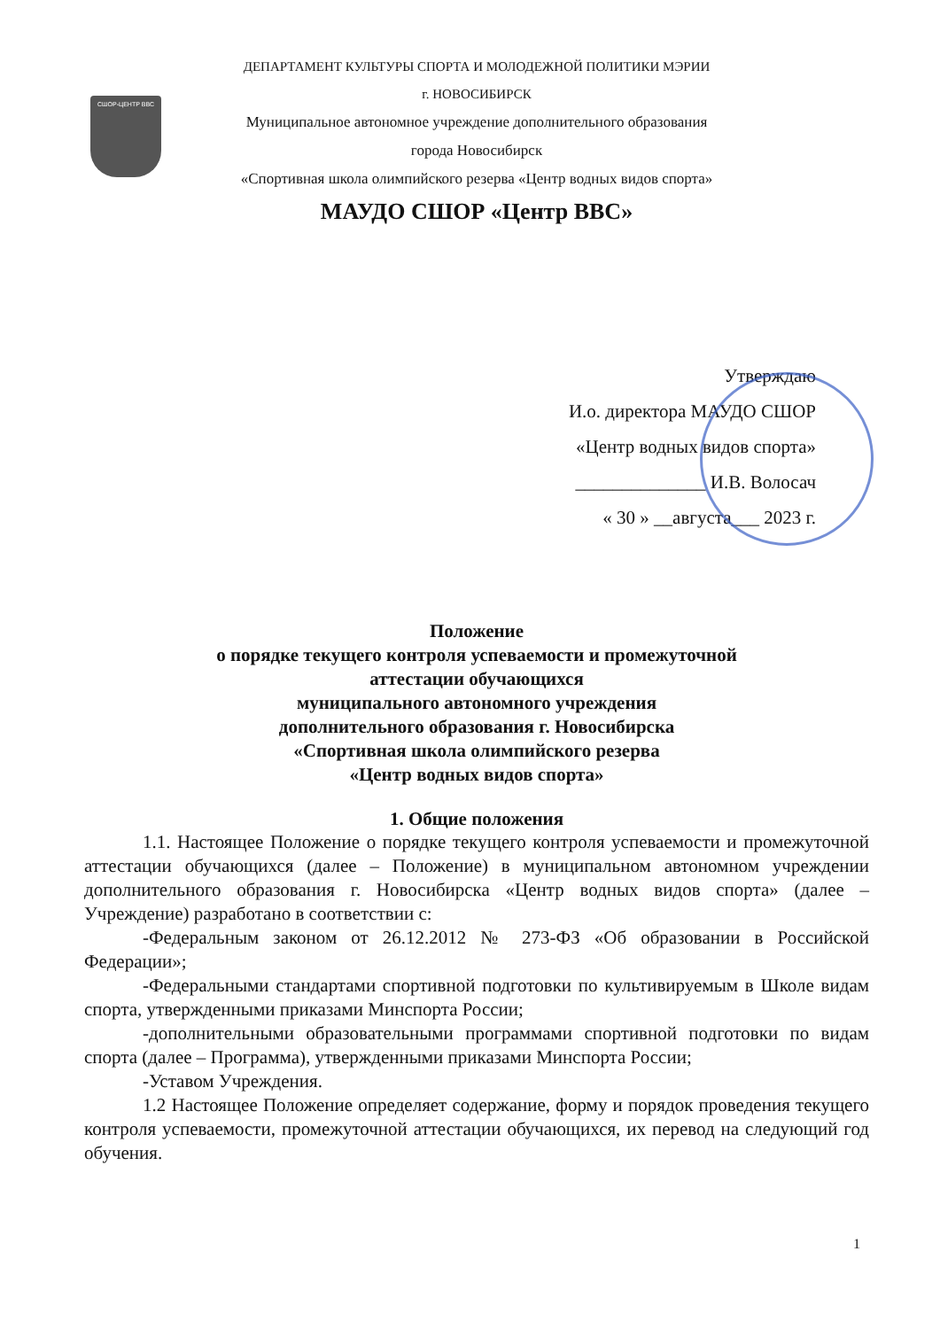СШОР-ЦЕНТР ВВС
ДЕПАРТАМЕНТ КУЛЬТУРЫ СПОРТА И МОЛОДЕЖНОЙ ПОЛИТИКИ МЭРИИ
г. НОВОСИБИРСК
Муниципальное автономное учреждение дополнительного образования
города Новосибирск
«Спортивная школа олимпийского резерва «Центр водных видов спорта»
МАУДО СШОР «Центр ВВС»
Утверждаю
И.о. директора МАУДО СШОР
«Центр водных видов спорта»
______________ И.В. Волосач
« 30 » __августа___ 2023 г.
Положение
о порядке текущего контроля успеваемости и промежуточной
аттестации обучающихся
муниципального автономного учреждения
дополнительного образования г. Новосибирска
«Спортивная школа олимпийского резерва
«Центр водных видов спорта»
1. Общие положения
1.1. Настоящее Положение о порядке текущего контроля успеваемости и промежуточной аттестации обучающихся (далее – Положение) в муниципальном автономном учреждении дополнительного образования г. Новосибирска «Центр водных видов спорта» (далее – Учреждение) разработано в соответствии с:
-Федеральным законом от 26.12.2012 № 273-ФЗ «Об образовании в Российской Федерации»;
-Федеральными стандартами спортивной подготовки по культивируемым в Школе видам спорта, утвержденными приказами Минспорта России;
-дополнительными образовательными программами спортивной подготовки по видам спорта (далее – Программа), утвержденными приказами Минспорта России;
-Уставом Учреждения.
1.2 Настоящее Положение определяет содержание, форму и порядок проведения текущего контроля успеваемости, промежуточной аттестации обучающихся, их перевод на следующий год обучения.
1